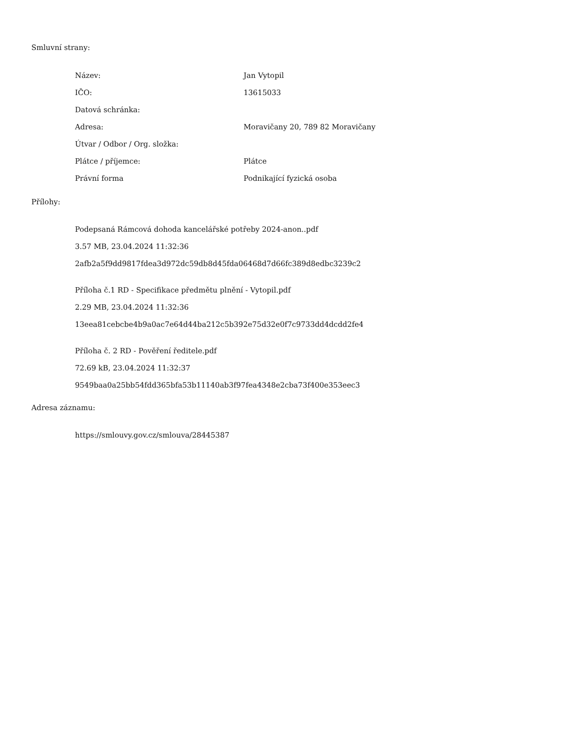Smluvní strany:
| Název: | Jan Vytopil |
| IČO: | 13615033 |
| Datová schránka: | |
| Adresa: | Moravičany 20, 789 82 Moravičany |
| Útvar / Odbor / Org. složka: | |
| Plátce / příjemce: | Plátce |
| Právní forma | Podnikající fyzická osoba |
Přílohy:
Podepsaná Rámcová dohoda kancelářské potřeby 2024-anon..pdf
3.57 MB, 23.04.2024 11:32:36
2afb2a5f9dd9817fdea3d972dc59db8d45fda06468d7d66fc389d8edbc3239c2
Příloha č.1 RD - Specifikace předmětu plnění - Vytopil.pdf
2.29 MB, 23.04.2024 11:32:36
13eea81cebcbe4b9a0ac7e64d44ba212c5b392e75d32e0f7c9733dd4dcdd2fe4
Příloha č. 2 RD - Pověření ředitele.pdf
72.69 kB, 23.04.2024 11:32:37
9549baa0a25bb54fdd365bfa53b11140ab3f97fea4348e2cba73f400e353eec3
Adresa záznamu:
https://smlouvy.gov.cz/smlouva/28445387